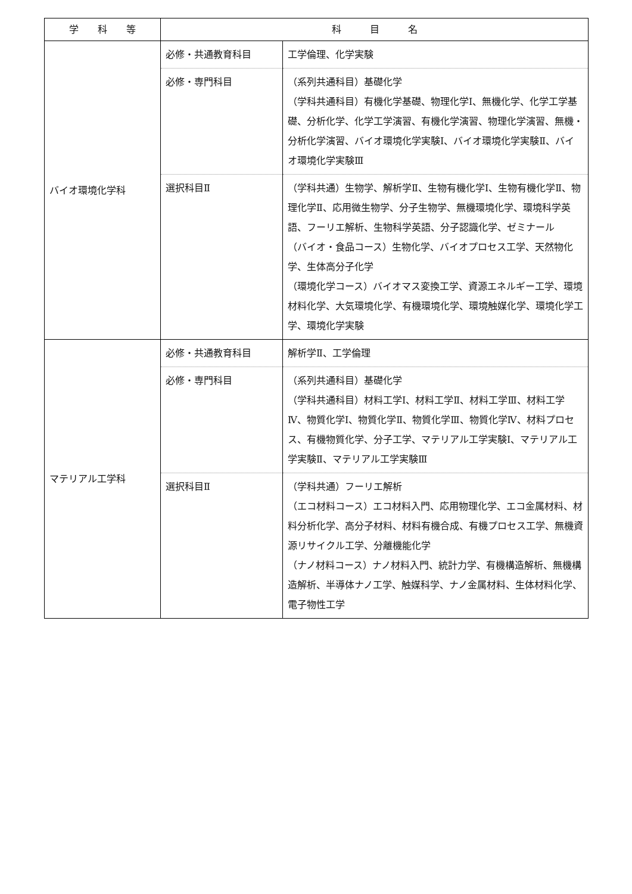| 学 科 等 | 科 目 名 | |
| --- | --- | --- |
| バイオ環境化学科 | 必修・共通教育科目 | 工学倫理、化学実験 |
| | 必修・専門科目 | （系列共通科目）基礎化学 （学科共通科目）有機化学基礎、物理化学Ⅰ、無機化学、化学工学基礎、分析化学、化学工学演習、有機化学演習、物理化学演習、無機・分析化学演習、バイオ環境化学実験Ⅰ、バイオ環境化学実験Ⅱ、バイオ環境化学実験Ⅲ |
| | 選択科目Ⅱ | （学科共通）生物学、解析学Ⅱ、生物有機化学Ⅰ、生物有機化学Ⅱ、物理化学Ⅱ、応用微生物学、分子生物学、無機環境化学、環境科学英語、フーリエ解析、生物科学英語、分子認識化学、ゼミナール （バイオ・食品コース）生物化学、バイオプロセス工学、天然物化学、生体高分子化学 （環境化学コース）バイオマス変換工学、資源エネルギー工学、環境材料化学、大気環境化学、有機環境化学、環境触媒化学、環境化学工学、環境化学実験 |
| マテリアル工学科 | 必修・共通教育科目 | 解析学Ⅱ、工学倫理 |
| | 必修・専門科目 | （系列共通科目）基礎化学 （学科共通科目）材料工学Ⅰ、材料工学Ⅱ、材料工学Ⅲ、材料工学Ⅳ、物質化学Ⅰ、物質化学Ⅱ、物質化学Ⅲ、物質化学Ⅳ、材料プロセス、有機物質化学、分子工学、マテリアル工学実験Ⅰ、マテリアル工学実験Ⅱ、マテリアル工学実験Ⅲ |
| | 選択科目Ⅱ | （学科共通）フーリエ解析 （エコ材料コース）エコ材料入門、応用物理化学、エコ金属材料、材料分析化学、高分子材料、材料有機合成、有機プロセス工学、無機資源リサイクル工学、分離機能化学 （ナノ材料コース）ナノ材料入門、統計力学、有機構造解析、無機構造解析、半導体ナノ工学、触媒科学、ナノ金属材料、生体材料化学、電子物性工学 |